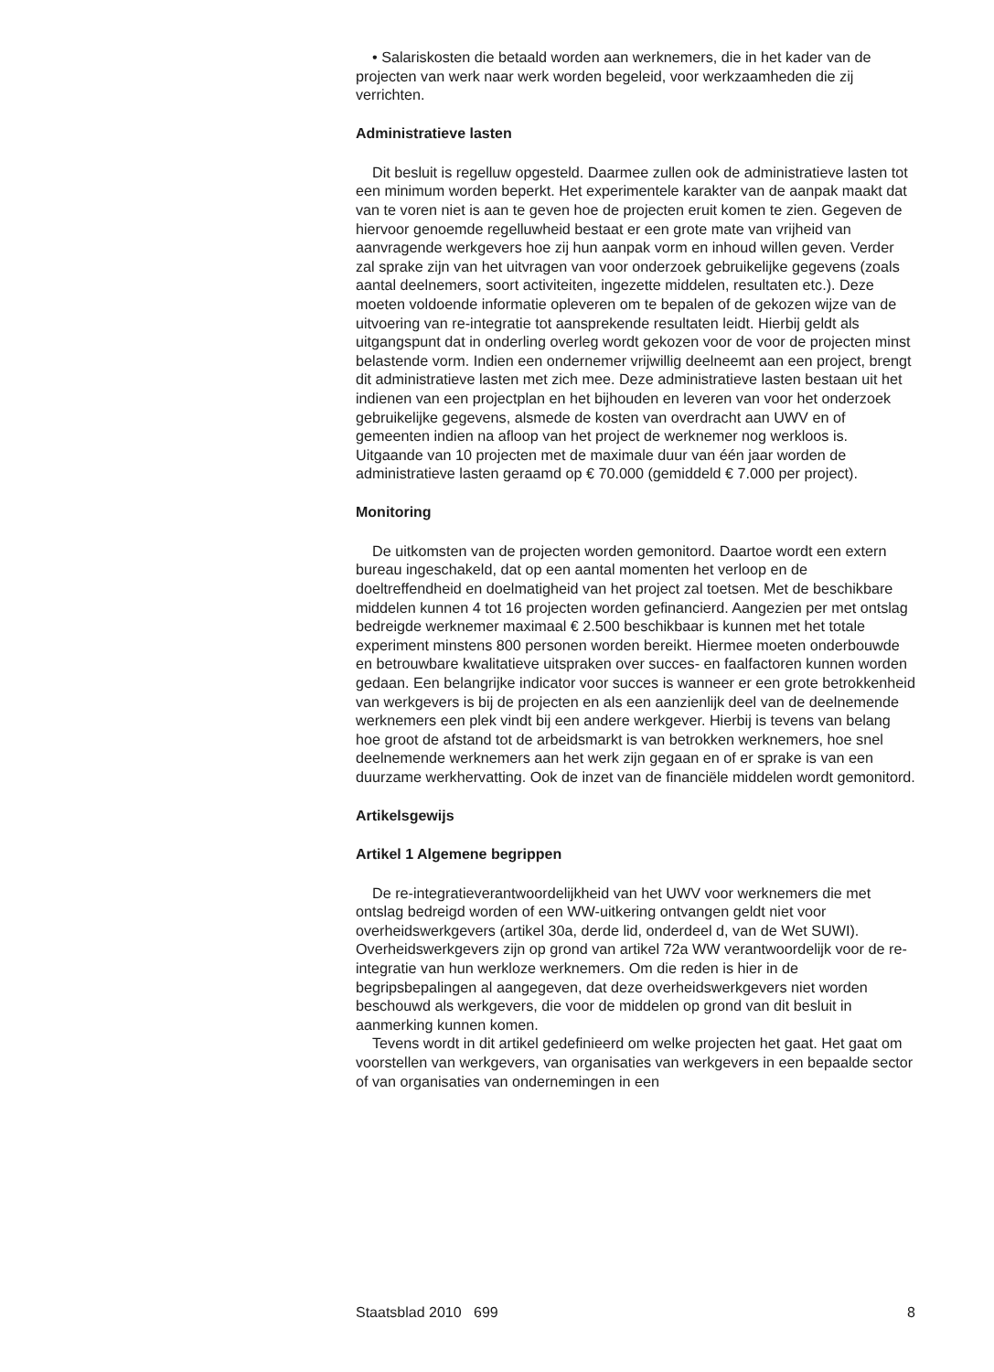• Salariskosten die betaald worden aan werknemers, die in het kader van de projecten van werk naar werk worden begeleid, voor werkzaamheden die zij verrichten.
Administratieve lasten
Dit besluit is regelluw opgesteld. Daarmee zullen ook de administratieve lasten tot een minimum worden beperkt. Het experimentele karakter van de aanpak maakt dat van te voren niet is aan te geven hoe de projecten eruit komen te zien. Gegeven de hiervoor genoemde regelluwheid bestaat er een grote mate van vrijheid van aanvragende werkgevers hoe zij hun aanpak vorm en inhoud willen geven. Verder zal sprake zijn van het uitvragen van voor onderzoek gebruikelijke gegevens (zoals aantal deelnemers, soort activiteiten, ingezette middelen, resultaten etc.). Deze moeten voldoende informatie opleveren om te bepalen of de gekozen wijze van de uitvoering van re-integratie tot aansprekende resultaten leidt. Hierbij geldt als uitgangspunt dat in onderling overleg wordt gekozen voor de voor de projecten minst belastende vorm. Indien een ondernemer vrijwillig deelneemt aan een project, brengt dit administratieve lasten met zich mee. Deze administratieve lasten bestaan uit het indienen van een projectplan en het bijhouden en leveren van voor het onderzoek gebruikelijke gegevens, alsmede de kosten van overdracht aan UWV en of gemeenten indien na afloop van het project de werknemer nog werkloos is. Uitgaande van 10 projecten met de maximale duur van één jaar worden de administratieve lasten geraamd op € 70.000 (gemiddeld € 7.000 per project).
Monitoring
De uitkomsten van de projecten worden gemonitord. Daartoe wordt een extern bureau ingeschakeld, dat op een aantal momenten het verloop en de doeltreffendheid en doelmatigheid van het project zal toetsen. Met de beschikbare middelen kunnen 4 tot 16 projecten worden gefinancierd. Aangezien per met ontslag bedreigde werknemer maximaal € 2.500 beschikbaar is kunnen met het totale experiment minstens 800 personen worden bereikt. Hiermee moeten onderbouwde en betrouwbare kwalitatieve uitspraken over succes- en faalfactoren kunnen worden gedaan. Een belangrijke indicator voor succes is wanneer er een grote betrokkenheid van werkgevers is bij de projecten en als een aanzienlijk deel van de deelnemende werknemers een plek vindt bij een andere werkgever. Hierbij is tevens van belang hoe groot de afstand tot de arbeidsmarkt is van betrokken werknemers, hoe snel deelnemende werknemers aan het werk zijn gegaan en of er sprake is van een duurzame werkhervatting. Ook de inzet van de financiële middelen wordt gemonitord.
Artikelsgewijs
Artikel 1 Algemene begrippen
De re-integratieverantwoordelijkheid van het UWV voor werknemers die met ontslag bedreigd worden of een WW-uitkering ontvangen geldt niet voor overheidswerkgevers (artikel 30a, derde lid, onderdeel d, van de Wet SUWI). Overheidswerkgevers zijn op grond van artikel 72a WW verantwoordelijk voor de re-integratie van hun werkloze werknemers. Om die reden is hier in de begripsbepalingen al aangegeven, dat deze overheidswerkgevers niet worden beschouwd als werkgevers, die voor de middelen op grond van dit besluit in aanmerking kunnen komen.
Tevens wordt in dit artikel gedefinieerd om welke projecten het gaat. Het gaat om voorstellen van werkgevers, van organisaties van werkgevers in een bepaalde sector of van organisaties van ondernemingen in een
Staatsblad 2010 699 8